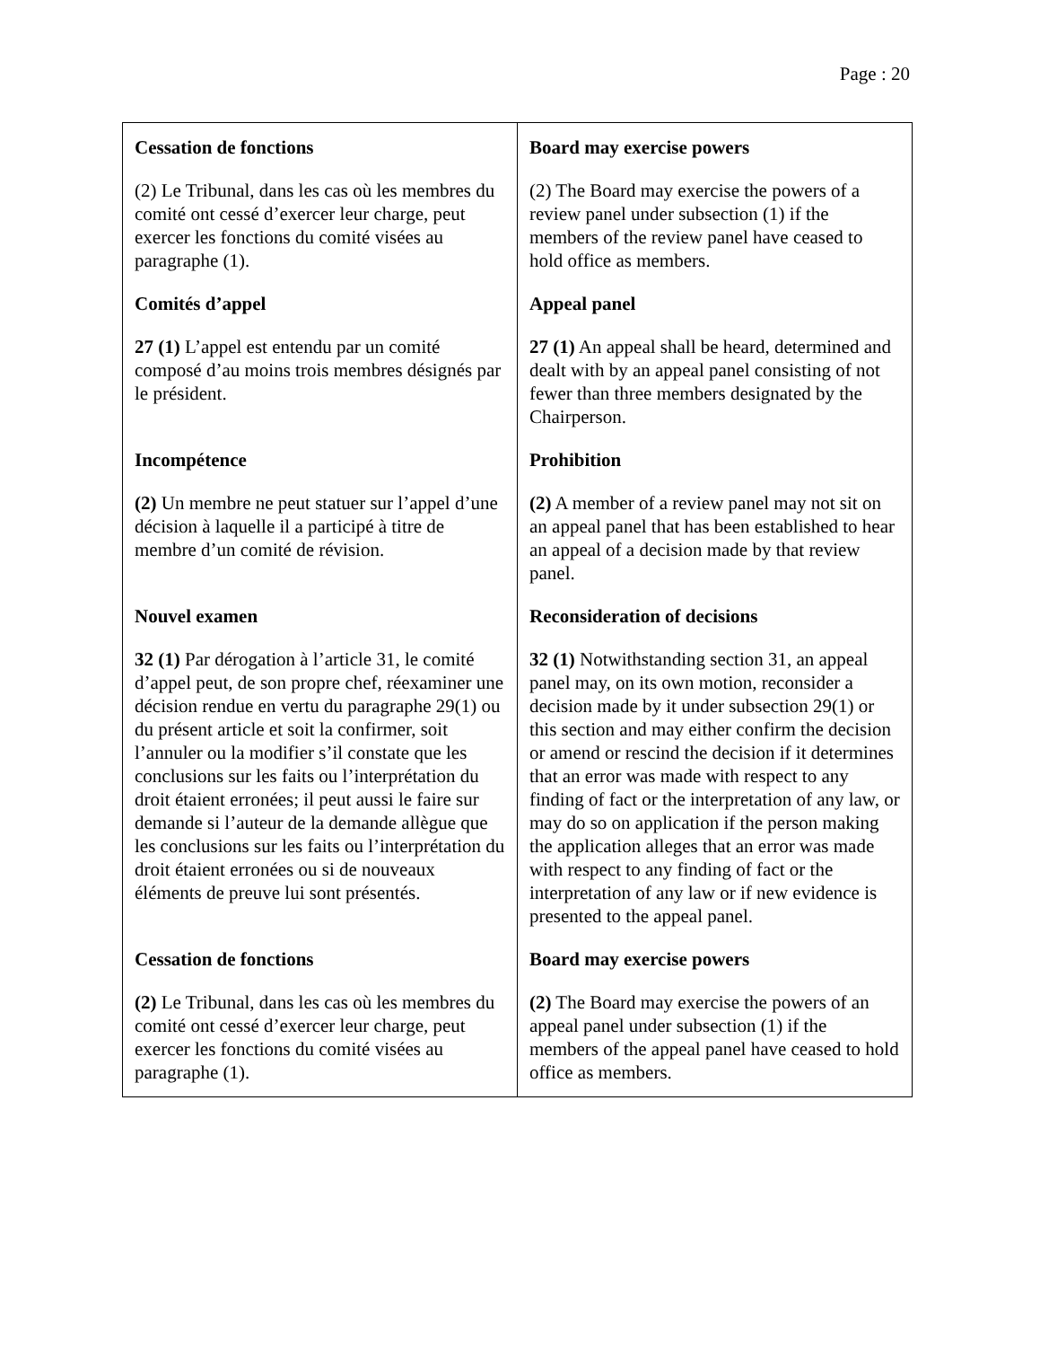Page : 20
| Cessation de fonctions (2) Le Tribunal, dans les cas où les membres du comité ont cessé d’exercer leur charge, peut exercer les fonctions du comité visées au paragraphe (1). Comités d’appel 27 (1) L’appel est entendu par un comité composé d’au moins trois membres désignés par le président. Incompétence (2) Un membre ne peut statuer sur l’appel d’une décision à laquelle il a participé à titre de membre d’un comité de révision. Nouvel examen 32 (1) Par dérogation à l’article 31, le comité d’appel peut, de son propre chef, réexaminer une décision rendue en vertu du paragraphe 29(1) ou du présent article et soit la confirmer, soit l’annuler ou la modifier s’il constate que les conclusions sur les faits ou l’interprétation du droit étaient erronées; il peut aussi le faire sur demande si l’auteur de la demande allègue que les conclusions sur les faits ou l’interprétation du droit étaient erronées ou si de nouveaux éléments de preuve lui sont présentés. Cessation de fonctions (2) Le Tribunal, dans les cas où les membres du comité ont cessé d’exercer leur charge, peut exercer les fonctions du comité visées au paragraphe (1). | Board may exercise powers (2) The Board may exercise the powers of a review panel under subsection (1) if the members of the review panel have ceased to hold office as members. Appeal panel 27 (1) An appeal shall be heard, determined and dealt with by an appeal panel consisting of not fewer than three members designated by the Chairperson. Prohibition (2) A member of a review panel may not sit on an appeal panel that has been established to hear an appeal of a decision made by that review panel. Reconsideration of decisions 32 (1) Notwithstanding section 31, an appeal panel may, on its own motion, reconsider a decision made by it under subsection 29(1) or this section and may either confirm the decision or amend or rescind the decision if it determines that an error was made with respect to any finding of fact or the interpretation of any law, or may do so on application if the person making the application alleges that an error was made with respect to any finding of fact or the interpretation of any law or if new evidence is presented to the appeal panel. Board may exercise powers (2) The Board may exercise the powers of an appeal panel under subsection (1) if the members of the appeal panel have ceased to hold office as members. |